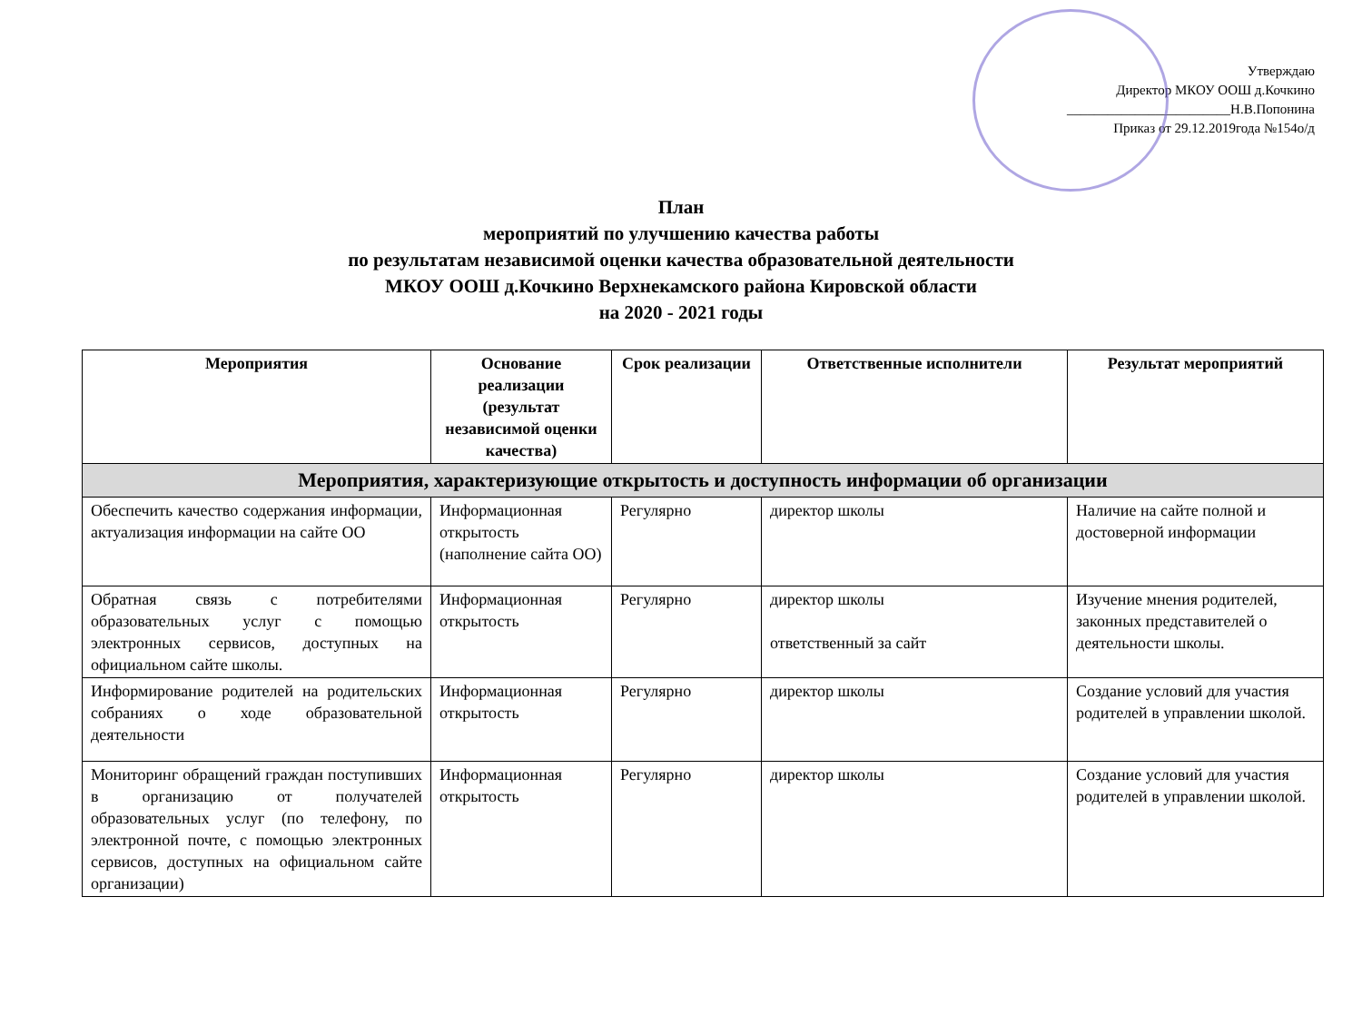Утверждаю
Директор МКОУ ООШ д.Кочкино
________________________Н.В.Попонина
Приказ от 29.12.2019года №154о/д
План
мероприятий по улучшению качества работы
по результатам независимой оценки качества образовательной деятельности
МКОУ ООШ д.Кочкино Верхнекамского района Кировской области
на 2020 - 2021 годы
| Мероприятия | Основание реализации (результат независимой оценки качества) | Срок реализации | Ответственные исполнители | Результат мероприятий |
| --- | --- | --- | --- | --- |
| Мероприятия, характеризующие открытость и доступность информации об организации | | | | |
| Обеспечить качество содержания информации, актуализация информации на сайте ОО | Информационная открытость (наполнение сайта ОО) | Регулярно | директор школы | Наличие на сайте полной и достоверной информации |
| Обратная связь с потребителями образовательных услуг с помощью электронных сервисов, доступных на официальном сайте школы. | Информационная открытость | Регулярно | директор школы ответственный за сайт | Изучение мнения родителей, законных представителей о деятельности школы. |
| Информирование родителей на родительских собраниях о ходе образовательной деятельности | Информационная открытость | Регулярно | директор школы | Создание условий для участия родителей в управлении школой. |
| Мониторинг обращений граждан поступивших в организацию от получателей образовательных услуг (по телефону, по электронной почте, с помощью электронных сервисов, доступных на официальном сайте организации) | Информационная открытость | Регулярно | директор школы | Создание условий для участия родителей в управлении школой. |